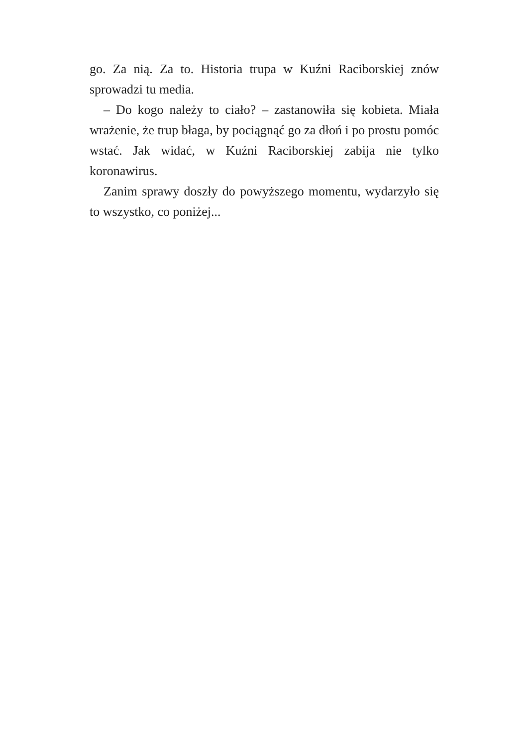go. Za nią. Za to. Historia trupa w Kuźni Raciborskiej znów sprowadzi tu media.
– Do kogo należy to ciało? – zastanowiła się kobieta. Miała wrażenie, że trup błaga, by pociągnąć go za dłoń i po prostu pomóc wstać. Jak widać, w Kuźni Raciborskiej zabija nie tylko koronawirus.
Zanim sprawy doszły do powyższego momentu, wydarzyło się to wszystko, co poniżej...